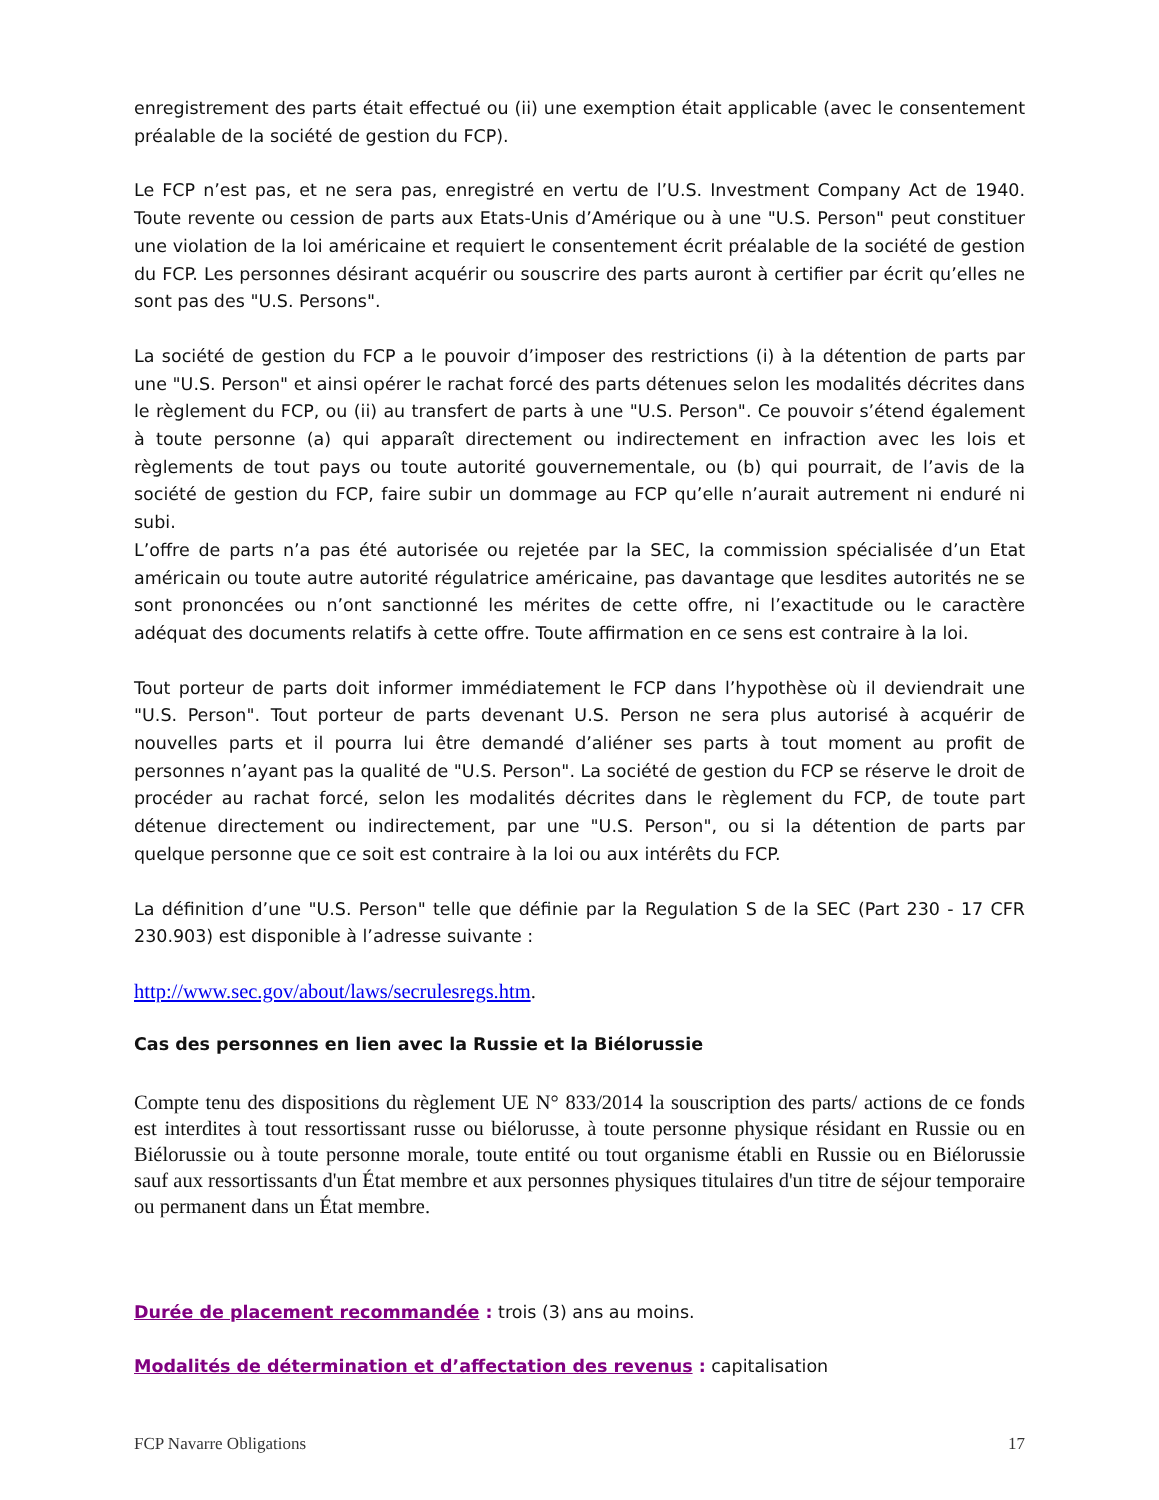enregistrement des parts était effectué ou (ii) une exemption était applicable (avec le consentement préalable de la société de gestion du FCP).
Le FCP n’est pas, et ne sera pas, enregistré en vertu de l’U.S. Investment Company Act de 1940. Toute revente ou cession de parts aux Etats-Unis d’Amérique ou à une "U.S. Person" peut constituer une violation de la loi américaine et requiert le consentement écrit préalable de la société de gestion du FCP. Les personnes désirant acquérir ou souscrire des parts auront à certifier par écrit qu’elles ne sont pas des "U.S. Persons".
La société de gestion du FCP a le pouvoir d’imposer des restrictions (i) à la détention de parts par une "U.S. Person" et ainsi opérer le rachat forcé des parts détenues selon les modalités décrites dans le règlement du FCP, ou (ii) au transfert de parts à une "U.S. Person". Ce pouvoir s’étend également à toute personne (a) qui apparaît directement ou indirectement en infraction avec les lois et règlements de tout pays ou toute autorité gouvernementale, ou (b) qui pourrait, de l’avis de la société de gestion du FCP, faire subir un dommage au FCP qu’elle n’aurait autrement ni enduré ni subi.
L’offre de parts n’a pas été autorisée ou rejetée par la SEC, la commission spécialisée d’un Etat américain ou toute autre autorité régulatrice américaine, pas davantage que lesdites autorités ne se sont prononcées ou n’ont sanctionné les mérites de cette offre, ni l’exactitude ou le caractère adéquat des documents relatifs à cette offre. Toute affirmation en ce sens est contraire à la loi.
Tout porteur de parts doit informer immédiatement le FCP dans l’hypothèse où il deviendrait une "U.S. Person". Tout porteur de parts devenant U.S. Person ne sera plus autorisé à acquérir de nouvelles parts et il pourra lui être demandé d’aliéner ses parts à tout moment au profit de personnes n’ayant pas la qualité de "U.S. Person". La société de gestion du FCP se réserve le droit de procéder au rachat forcé, selon les modalités décrites dans le règlement du FCP, de toute part détenue directement ou indirectement, par une "U.S. Person", ou si la détention de parts par quelque personne que ce soit est contraire à la loi ou aux intérêts du FCP.
La définition d’une "U.S. Person" telle que définie par la Regulation S de la SEC (Part 230 - 17 CFR 230.903) est disponible à l’adresse suivante :
http://www.sec.gov/about/laws/secrulesregs.htm.
Cas des personnes en lien avec la Russie et la Biélorussie
Compte tenu des dispositions du règlement UE N° 833/2014 la souscription des parts/ actions de ce fonds est interdites à tout ressortissant russe ou biélorusse, à toute personne physique résidant en Russie ou en Biélorussie ou à toute personne morale, toute entité ou tout organisme établi en Russie ou en Biélorussie sauf aux ressortissants d'un État membre et aux personnes physiques titulaires d'un titre de séjour temporaire ou permanent dans un État membre.
Durée de placement recommandée : trois (3) ans au moins.
Modalités de détermination et d’affectation des revenus : capitalisation
FCP Navarre Obligations 17